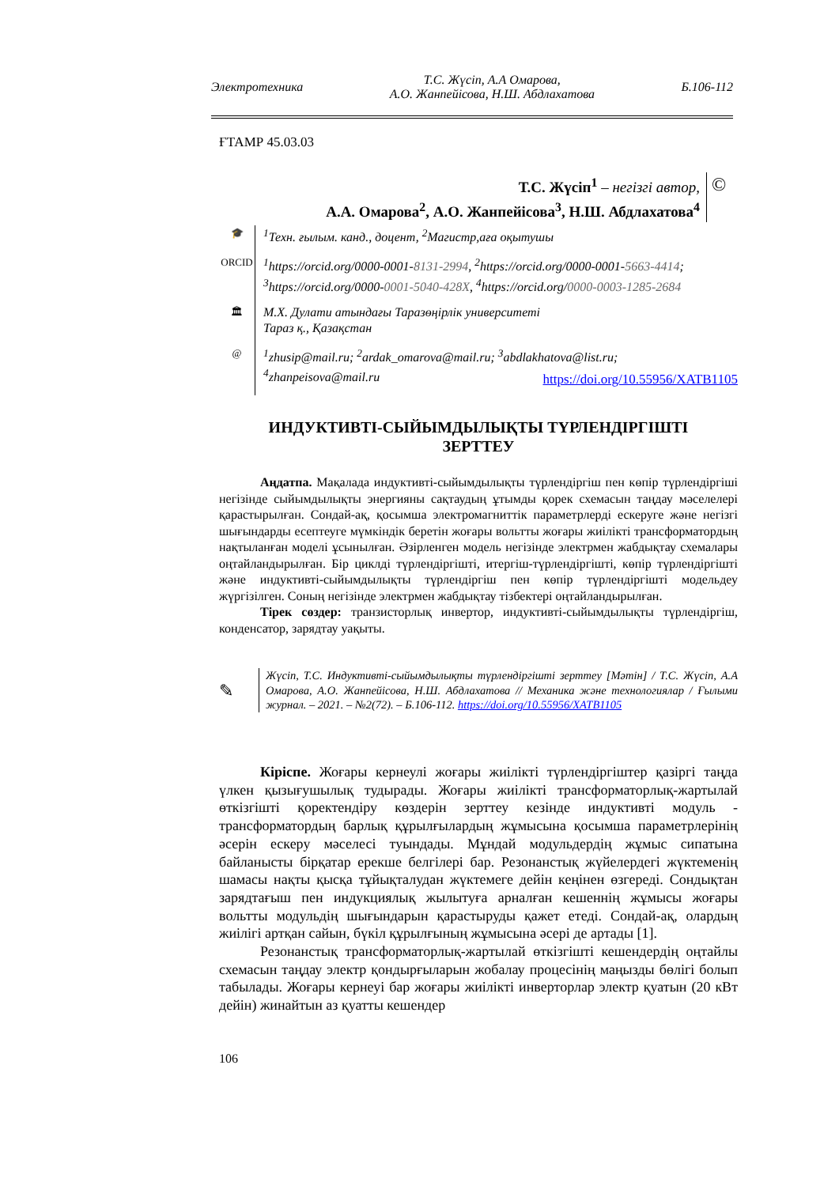Электротехника Т.С. Жүсіп, А.А Омарова,
А.О. Жанпейісова, Н.Ш. Абдлахатова Б.106-112
ҒТАМР 45.03.03
Т.С. Жүсіп<sup>1</sup> – негізгі автор,
А.А. Омарова<sup>2</sup>, А.О. Жанпейісова<sup>3</sup>, Н.Ш. Абдлахатова<sup>4</sup>
©
🎓
<sup>1</sup> Техн. ғылым. канд., доцент, <sup>2</sup>Магистр,аға оқытушы
ORCID
<sup>1</sup> https://orcid.org/0000-0001-8131-2994, <sup>2</sup>https://orcid.org/0000-0001-5663-4414;
<sup>3</sup> https://orcid.org/0000-0001-5040-428X, <sup>4</sup>https://orcid.org/0000-0003-1285-2684
🏛
М.Х. Дулати атындағы Таразөңірлік университеті
Тараз қ., Қазақстан
@
<sup>1</sup> zhusip@mail.ru; <sup>2</sup>ardak_omarova@mail.ru; <sup>3</sup>abdlakhatova@list.ru;
<sup>4</sup> zhanpeisova@mail.ru
https://doi.org/10.55956/XATB1105
ИНДУКТИВТІ-СЫЙЫМДЫЛЫҚТЫ ТҮРЛЕНДІРГІШТІ
ЗЕРТТЕУ
Аңдатпа. Мақалада индуктивті-сыйымдылықты түрлендіргіш пен көпір түрлендіргіші негізінде сыйымдылықты энергияны сақтаудың ұтымды қорек схемасын таңдау мәселелері қарастырылған. Сондай-ақ, қосымша электромагниттік параметрлерді ескеруге және негізгі шығындарды есептеуге мүмкіндік беретін жоғары вольтты жоғары жиілікті трансформатордың нақтыланған моделі ұсынылған. Әзірленген модель негізінде электрмен жабдықтау схемалары оңтайландырылған. Бір циклді түрлендіргішті, итергіш-түрлендіргішті, көпір түрлендіргішті және индуктивті-сыйымдылықты түрлендіргіш пен көпір түрлендіргішті модельдеу жүргізілген. Соның негізінде электрмен жабдықтау тізбектері оңтайландырылған.
Тірек сөздер: транзисторлық инвертор, индуктивті-сыйымдылықты түрлендіргіш, конденсатор, зарядтау уақыты.
✎
Жүсіп, Т.С. Индуктивті-сыйымдылықты түрлендіргішті зерттеу [Мәтін] / Т.С. Жүсіп, А.А Омарова, А.О. Жанпейісова, Н.Ш. Абдлахатова // Механика және технологиялар / Ғылыми журнал. – 2021. – №2(72). – Б.106-112. https://doi.org/10.55956/XATB1105
Кіріспе. Жоғары кернеулі жоғары жиілікті түрлендіргіштер қазіргі таңда үлкен қызығушылық тудырады. Жоғары жиілікті трансформаторлық-жартылай өткізгішті қоректендіру көздерін зерттеу кезінде индуктивті модуль - трансформатордың барлық құрылғылардың жұмысына қосымша параметрлерінің әсерін ескеру мәселесі туындады. Мұндай модульдердің жұмыс сипатына байланысты бірқатар ерекше белгілері бар. Резонанстық жүйелердегі жүктеменің шамасы нақты қысқа тұйықталудан жүктемеге дейін кеңінен өзгереді. Сондықтан зарядтағыш пен индукциялық жылытуға арналған кешеннің жұмысы жоғары вольтты модульдің шығындарын қарастыруды қажет етеді. Сондай-ақ, олардың жиілігі артқан сайын, бүкіл құрылғының жұмысына әсері де артады [1].
Резонанстық трансформаторлық-жартылай өткізгішті кешендердің оңтайлы схемасын таңдау электр қондырғыларын жобалау процесінің маңызды бөлігі болып табылады. Жоғары кернеуі бар жоғары жиілікті инверторлар электр қуатын (20 кВт дейін) жинайтын аз қуатты кешендер
106